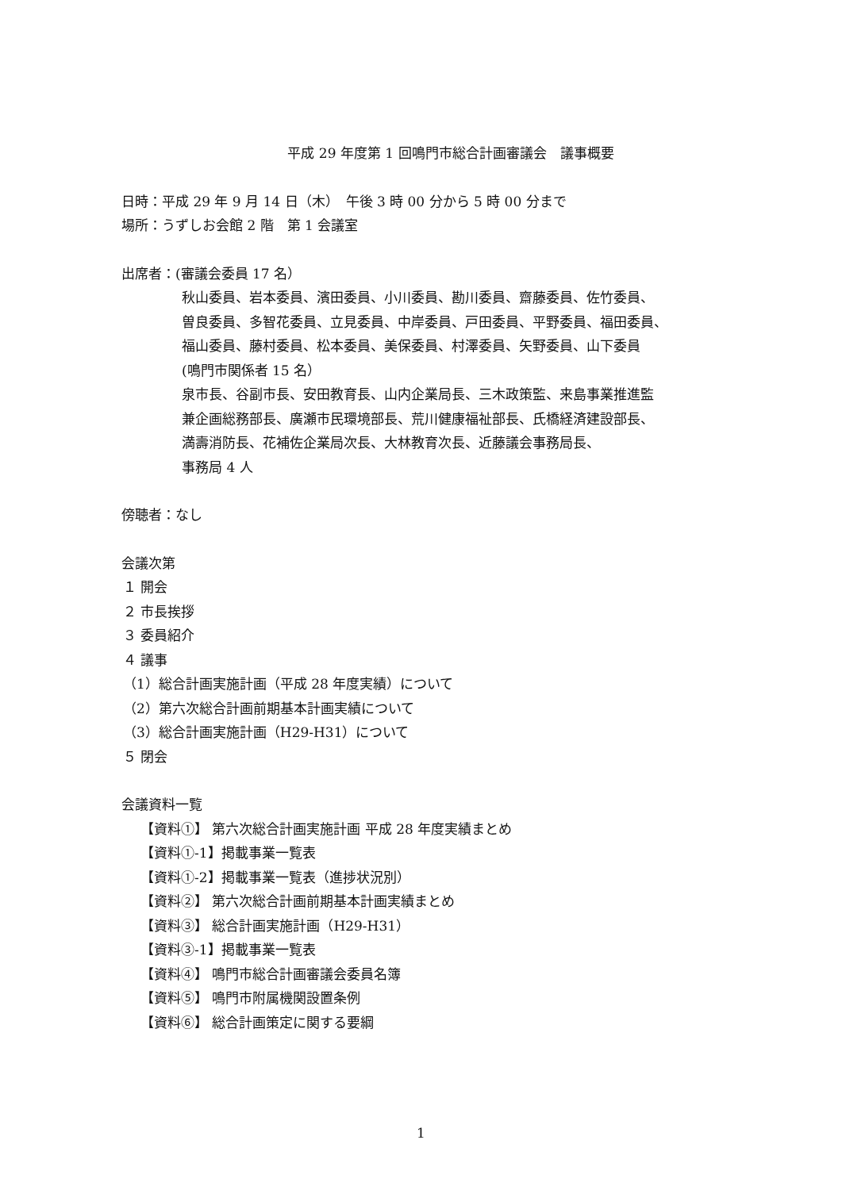平成 29 年度第 1 回鳴門市総合計画審議会　議事概要
日時：平成 29 年 9 月 14 日（木）　午後 3 時 00 分から 5 時 00 分まで
場所：うずしお会館 2 階　第 1 会議室
出席者：(審議会委員 17 名）
秋山委員、岩本委員、濱田委員、小川委員、勘川委員、齋藤委員、佐竹委員、
曽良委員、多智花委員、立見委員、中岸委員、戸田委員、平野委員、福田委員、
福山委員、藤村委員、松本委員、美保委員、村澤委員、矢野委員、山下委員
(鳴門市関係者 15 名）
泉市長、谷副市長、安田教育長、山内企業局長、三木政策監、来島事業推進監
兼企画総務部長、廣瀬市民環境部長、荒川健康福祉部長、氏橋経済建設部長、
満壽消防長、花補佐企業局次長、大林教育次長、近藤議会事務局長、
事務局 4 人
傍聴者：なし
会議次第
１ 開会
２ 市長挨拶
３ 委員紹介
４ 議事
（1）総合計画実施計画（平成 28 年度実績）について
（2）第六次総合計画前期基本計画実績について
（3）総合計画実施計画（H29-H31）について
５ 閉会
会議資料一覧
【資料①】 第六次総合計画実施計画 平成 28 年度実績まとめ
【資料①-1】掲載事業一覧表
【資料①-2】掲載事業一覧表（進捗状況別）
【資料②】 第六次総合計画前期基本計画実績まとめ
【資料③】 総合計画実施計画（H29-H31）
【資料③-1】掲載事業一覧表
【資料④】 鳴門市総合計画審議会委員名簿
【資料⑤】 鳴門市附属機関設置条例
【資料⑥】 総合計画策定に関する要綱
1